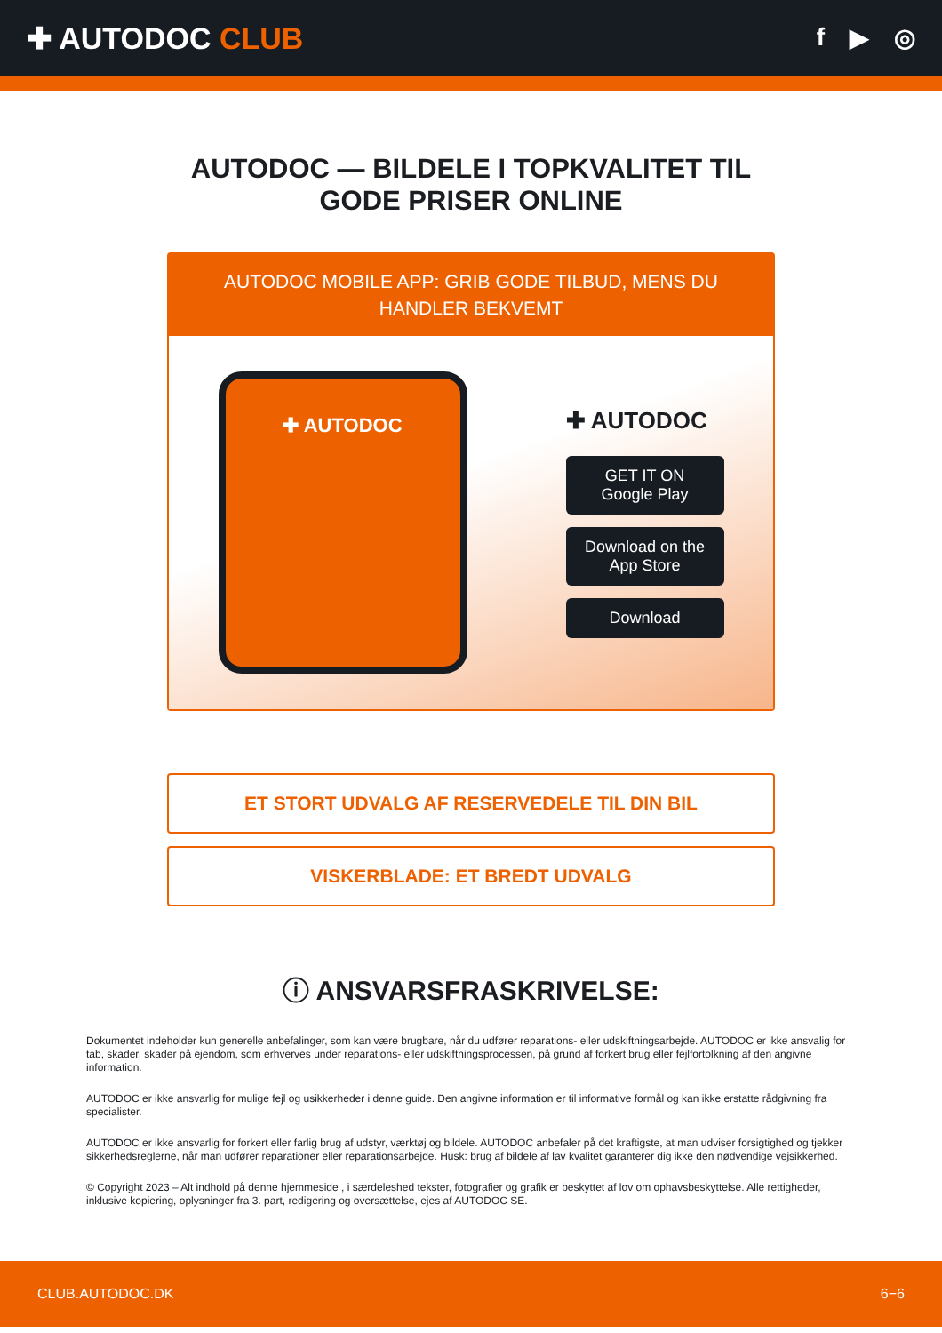✚ AUTODOC CLUB
f ▶ ◎
AUTODOC — BILDELE I TOPKVALITET TIL GODE PRISER ONLINE
AUTODOC MOBILE APP: GRIB GODE TILBUD, MENS DU HANDLER BEKVEMT
✚ AUTODOC
✚ AUTODOC
GET IT ON
Google Play
Download on the
App Store
Download
ET STORT UDVALG AF RESERVEDELE TIL DIN BIL
VISKERBLADE: ET BREDT UDVALG
ⓘ ANSVARSFRASKRIVELSE:
Dokumentet indeholder kun generelle anbefalinger, som kan være brugbare, når du udfører reparations- eller udskiftningsarbejde. AUTODOC er ikke ansvalig for tab, skader, skader på ejendom, som erhverves under reparations- eller udskiftningsprocessen, på grund af forkert brug eller fejlfortolkning af den angivne information.
AUTODOC er ikke ansvarlig for mulige fejl og usikkerheder i denne guide. Den angivne information er til informative formål og kan ikke erstatte rådgivning fra specialister.
AUTODOC er ikke ansvarlig for forkert eller farlig brug af udstyr, værktøj og bildele. AUTODOC anbefaler på det kraftigste, at man udviser forsigtighed og tjekker sikkerhedsreglerne, når man udfører reparationer eller reparationsarbejde. Husk: brug af bildele af lav kvalitet garanterer dig ikke den nødvendige vejsikkerhed.
© Copyright 2023 – Alt indhold på denne hjemmeside , i særdeleshed tekster, fotografier og grafik er beskyttet af lov om ophavsbeskyttelse. Alle rettigheder, inklusive kopiering, oplysninger fra 3. part, redigering og oversættelse, ejes af AUTODOC SE.
CLUB.AUTODOC.DK 6−6